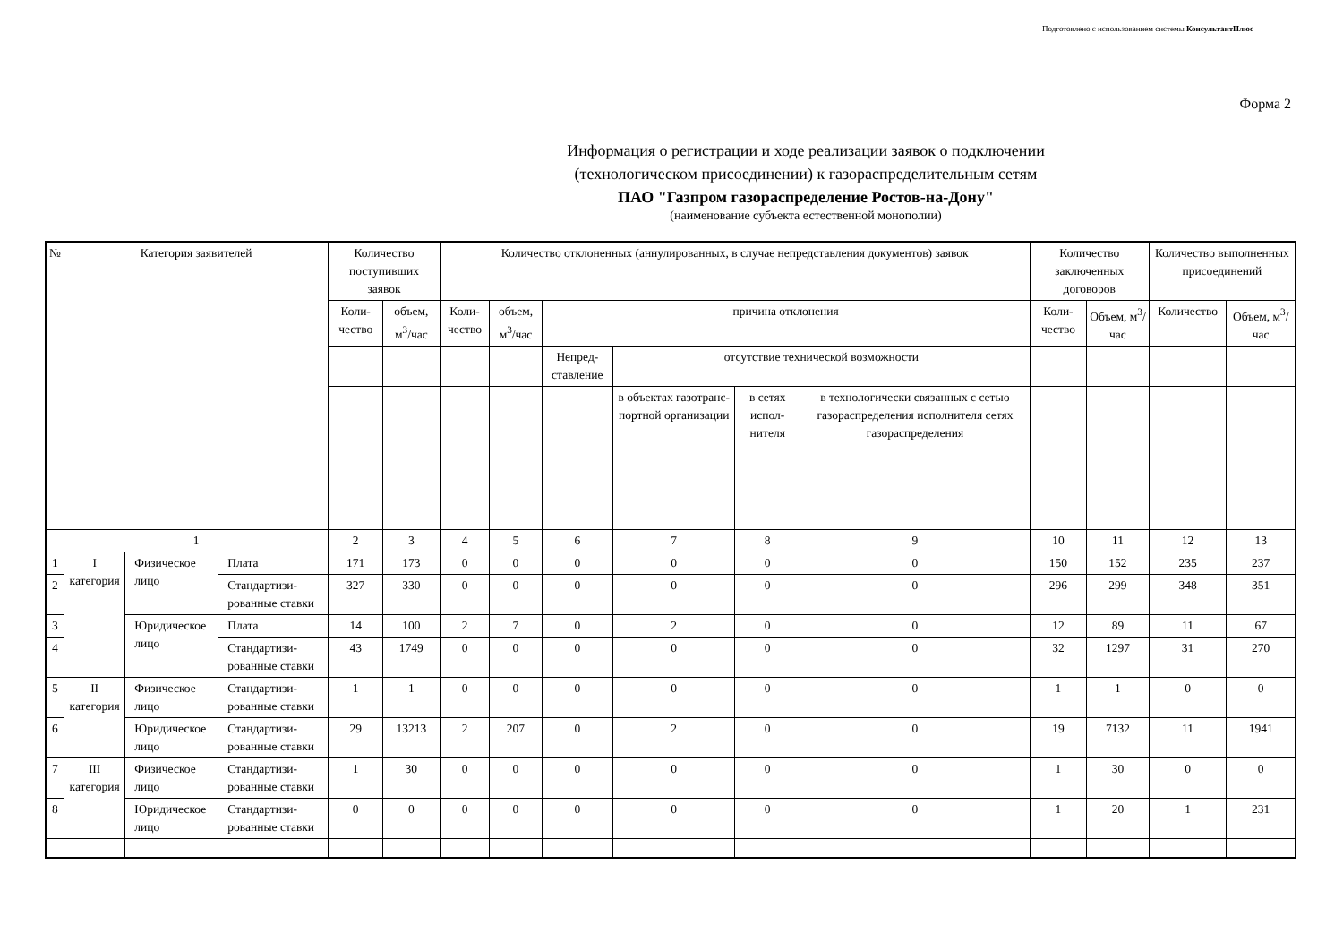Подготовлено с использованием системы КонсультантПлюс
Форма 2
Информация о регистрации и ходе реализации заявок о подключении
(технологическом присоединении) к газораспределительным сетям
ПАО "Газпром газораспределение Ростов-на-Дону"
(наименование субъекта естественной монополии)
| № | Категория заявителей | | | Количество поступивших заявок | | Количество отклоненных (аннулированных, в случае непредставления документов) заявок | | | | | | Количество заключенных договоров | | Количество выполненных присоединений | |
| --- | --- | --- | --- | --- | --- | --- | --- | --- | --- | --- | --- | --- | --- | --- | --- |
| | | | | Коли-чество | объем, м<sup>3</sup>/час | Коли-чество | объем, м<sup>3</sup>/час | причина отклонения | | | | Коли-чество | Объем, м<sup>3</sup>/час | Количество | Объем, м<sup>3</sup>/час |
| | | | | | | | | Непред-ставление | отсутствие технической возможности | | | | | | |
| | | | | | | | | | в объектах газотранс-портной организации | в сетях испол-нителя | в технологически связанных с сетью газораспределения исполнителя сетях газораспределения | | | | |
| | 1 | | | 2 | 3 | 4 | 5 | 6 | 7 | 8 | 9 | 10 | 11 | 12 | 13 |
| 1 | I категория | Физическое лицо | Плата | 171 | 173 | 0 | 0 | 0 | 0 | 0 | 0 | 150 | 152 | 235 | 237 |
| 2 | | | Стандартизи-рованные ставки | 327 | 330 | 0 | 0 | 0 | 0 | 0 | 0 | 296 | 299 | 348 | 351 |
| 3 | | Юридическое лицо | Плата | 14 | 100 | 2 | 7 | 0 | 2 | 0 | 0 | 12 | 89 | 11 | 67 |
| 4 | | | Стандартизи-рованные ставки | 43 | 1749 | 0 | 0 | 0 | 0 | 0 | 0 | 32 | 1297 | 31 | 270 |
| 5 | II категория | Физическое лицо | Стандартизи-рованные ставки | 1 | 1 | 0 | 0 | 0 | 0 | 0 | 0 | 1 | 1 | 0 | 0 |
| 6 | | Юридическое лицо | Стандартизи-рованные ставки | 29 | 13213 | 2 | 207 | 0 | 2 | 0 | 0 | 19 | 7132 | 11 | 1941 |
| 7 | III категория | Физическое лицо | Стандартизи-рованные ставки | 1 | 30 | 0 | 0 | 0 | 0 | 0 | 0 | 1 | 30 | 0 | 0 |
| 8 | | Юридическое лицо | Стандартизи-рованные ставки | 0 | 0 | 0 | 0 | 0 | 0 | 0 | 0 | 1 | 20 | 1 | 231 |